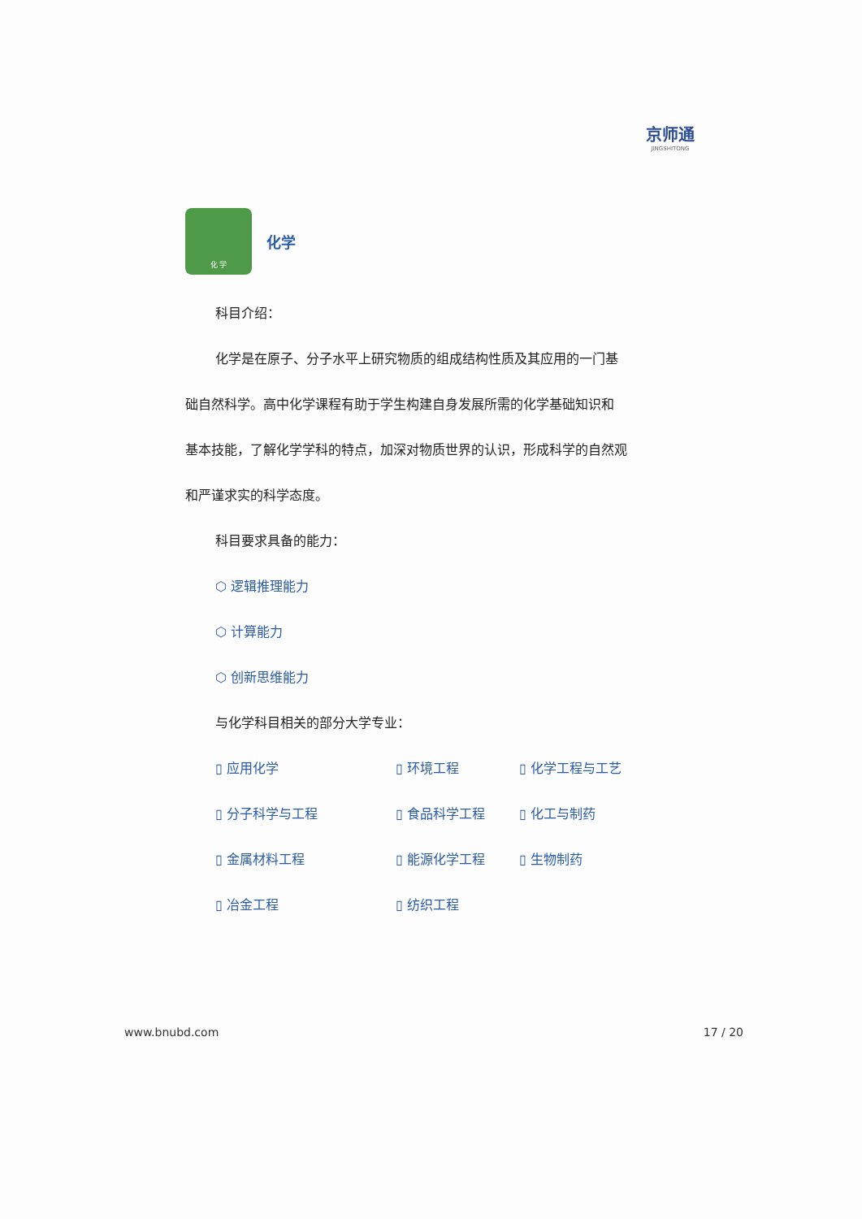京师通
JINGSHITONG
化 学
化学
科目介绍：
化学是在原子、分子水平上研究物质的组成结构性质及其应用的一门基
础自然科学。高中化学课程有助于学生构建自身发展所需的化学基础知识和
基本技能，了解化学学科的特点，加深对物质世界的认识，形成科学的自然观
和严谨求实的科学态度。
科目要求具备的能力：
⬡ 逻辑推理能力
⬡ 计算能力
⬡ 创新思维能力
与化学科目相关的部分大学专业：
▯ 应用化学
▯ 环境工程
▯ 化学工程与工艺
▯ 分子科学与工程
▯ 食品科学工程
▯ 化工与制药
▯ 金属材料工程
▯ 能源化学工程
▯ 生物制药
▯ 冶金工程
▯ 纺织工程
www.bnubd.com 17 / 20